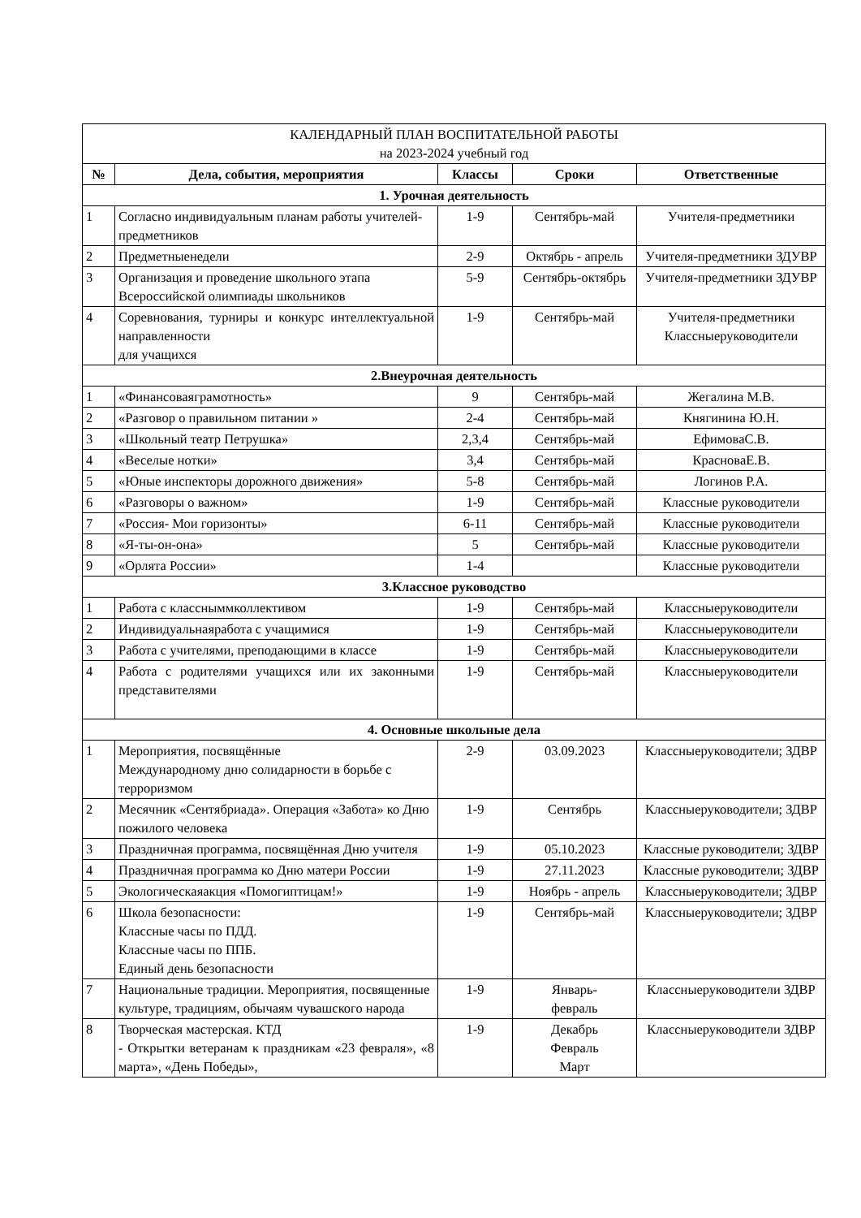| КАЛЕНДАРНЫЙ ПЛАН ВОСПИТАТЕЛЬНОЙ РАБОТЫ на 2023-2024 учебный год | | | | |
| № | Дела, события, мероприятия | Классы | Сроки | Ответственные |
| 1. Урочная деятельность | | | | |
| 1 | Согласно индивидуальным планам работы учителей-предметников | 1-9 | Сентябрь-май | Учителя-предметники |
| 2 | Предметныенедели | 2-9 | Октябрь - апрель | Учителя-предметники ЗДУВР |
| 3 | Организация и проведение школьного этапа Всероссийской олимпиады школьников | 5-9 | Сентябрь-октябрь | Учителя-предметники ЗДУВР |
| 4 | Соревнования, турниры и конкурс интеллектуальной направленности для учащихся | 1-9 | Сентябрь-май | Учителя-предметники Классныеруководители |
| 2.Внеурочная деятельность | | | | |
| 1 | «Финансоваяграмотность» | 9 | Сентябрь-май | Жегалина М.В. |
| 2 | «Разговор о правильном питании » | 2-4 | Сентябрь-май | Княгинина Ю.Н. |
| 3 | «Школьный театр Петрушка» | 2,3,4 | Сентябрь-май | ЕфимоваС.В. |
| 4 | «Веселые нотки» | 3,4 | Сентябрь-май | КрасноваЕ.В. |
| 5 | «Юные инспекторы дорожного движения» | 5-8 | Сентябрь-май | Логинов Р.А. |
| 6 | «Разговоры о важном» | 1-9 | Сентябрь-май | Классные руководители |
| 7 | «Россия- Мои горизонты» | 6-11 | Сентябрь-май | Классные руководители |
| 8 | «Я-ты-он-она» | 5 | Сентябрь-май | Классные руководители |
| 9 | «Орлята России» | 1-4 | | Классные руководители |
| 3.Классное руководство | | | | |
| 1 | Работа с классныммколлективом | 1-9 | Сентябрь-май | Классныеруководители |
| 2 | Индивидуальнаяработа с учащимися | 1-9 | Сентябрь-май | Классныеруководители |
| 3 | Работа с учителями, преподающими в классе | 1-9 | Сентябрь-май | Классныеруководители |
| 4 | Работа с родителями учащихся или их законными представителями | 1-9 | Сентябрь-май | Классныеруководители |
| 4. Основные школьные дела | | | | |
| 1 | Мероприятия, посвящённые Международному дню солидарности в борьбе с терроризмом | 2-9 | 03.09.2023 | Классныеруководители; ЗДВР |
| 2 | Месячник «Сентябриада». Операция «Забота» ко Дню пожилого человека | 1-9 | Сентябрь | Классныеруководители; ЗДВР |
| 3 | Праздничная программа, посвящённая Дню учителя | 1-9 | 05.10.2023 | Классные руководители; ЗДВР |
| 4 | Праздничная программа ко Дню матери России | 1-9 | 27.11.2023 | Классные руководители; ЗДВР |
| 5 | Экологическаяакция «Помогиптицам!» | 1-9 | Ноябрь - апрель | Классныеруководители; ЗДВР |
| 6 | Школа безопасности: Классные часы по ПДД. Классные часы по ППБ. Единый день безопасности | 1-9 | Сентябрь-май | Классныеруководители; ЗДВР |
| 7 | Национальные традиции. Мероприятия, посвященные культуре, традициям, обычаям чувашского народа | 1-9 | Январь- февраль | Классныеруководители ЗДВР |
| 8 | Творческая мастерская. КТД - Открытки ветеранам к праздникам «23 февраля», «8 марта», «День Победы», | 1-9 | Декабрь Февраль Март | Классныеруководители ЗДВР |